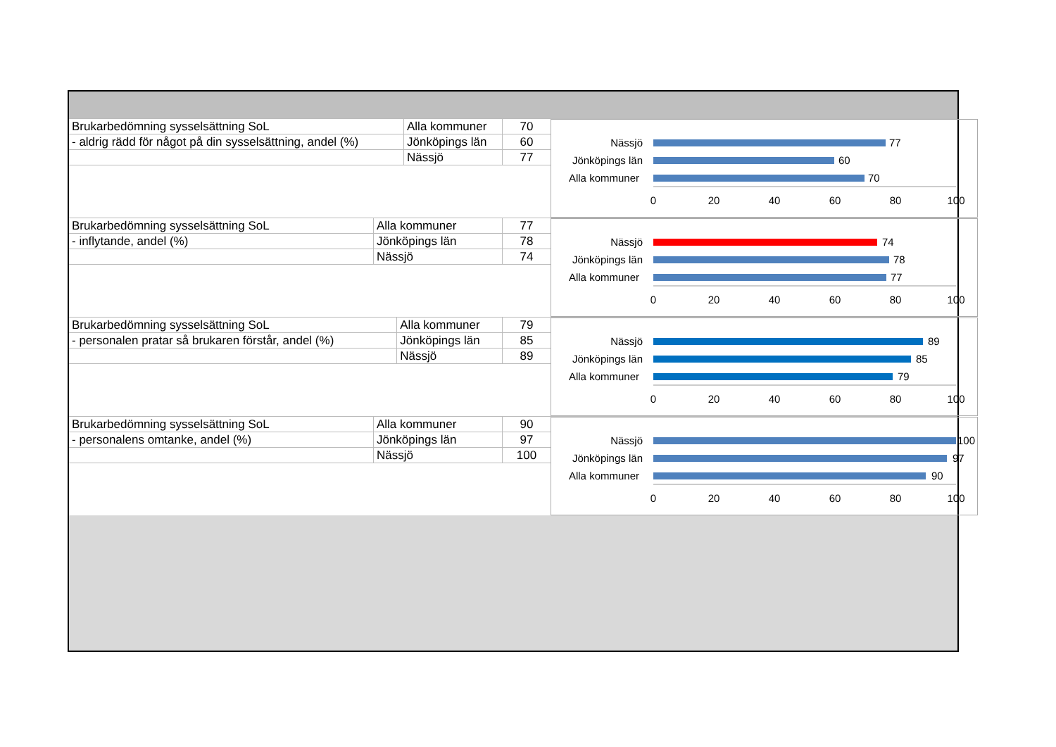| Brukarbedömning sysselsättning SoL | Alla kommuner | 70 |
| - aldrig rädd för något på din sysselsättning, andel (%) | Jönköpings län | 60 |
| | Nässjö | 77 |
Nässjö
Jönköpings län
Alla kommuner
77
60
70
0
20
40
60
80
100
| Brukarbedömning sysselsättning SoL | Alla kommuner | 77 |
| - inflytande, andel (%) | Jönköpings län | 78 |
| | Nässjö | 74 |
Nässjö
Jönköpings län
Alla kommuner
74
78
77
0
20
40
60
80
100
| Brukarbedömning sysselsättning SoL | Alla kommuner | 79 |
| - personalen pratar så brukaren förstår, andel (%) | Jönköpings län | 85 |
| | Nässjö | 89 |
Nässjö
Jönköpings län
Alla kommuner
89
85
79
0
20
40
60
80
100
| Brukarbedömning sysselsättning SoL | Alla kommuner | 90 |
| - personalens omtanke, andel (%) | Jönköpings län | 97 |
| | Nässjö | 100 |
Nässjö
Jönköpings län
Alla kommuner
100
97
90
0
20
40
60
80
100